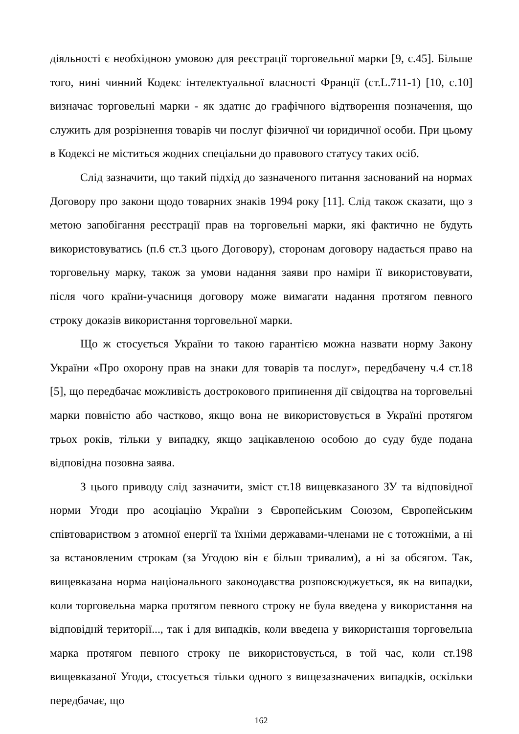діяльності є необхідною умовою для реєстрації торговельної марки [9, с.45]. Більше того, нині чинний Кодекс інтелектуальної власності Франції (ст.L.711-1) [10, с.10] визначає торговельні марки - як здатнє до графічного відтворення позначення, що служить для розрізнення товарів чи послуг фізичної чи юридичної особи. При цьому в Кодексі не міститься жодних спеціальни до правового статусу таких осіб.
Слід зазначити, що такий підхід до зазначеного питання заснований на нормах Договору про закони щодо товарних знаків 1994 року [11]. Слід також сказати, що з метою запобігання реєстрації прав на торговельні марки, які фактично не будуть використовуватись (п.6 ст.3 цього Договору), сторонам договору надається право на торговельну марку, також за умови надання заяви про наміри її використовувати, після чого країни-учасниця договору може вимагати надання протягом певного строку доказів використання торговельної марки.
Що ж стосується України то такою гарантією можна назвати норму Закону України «Про охорону прав на знаки для товарів та послуг», передбачену ч.4 ст.18 [5], що передбачає можливість дострокового припинення дії свідоцтва на торговельні марки повністю або частково, якщо вона не використовується в Україні протягом трьох років, тільки у випадку, якщо зацікавленою особою до суду буде подана відповідна позовна заява.
З цього приводу слід зазначити, зміст ст.18 вищевказаного ЗУ та відповідної норми Угоди про асоціацію України з Європейським Союзом, Європейським співтовариством з атомної енергії та їхніми державами-членами не є тотожніми, а ні за встановленим строкам (за Угодою він є більш тривалим), а ні за обсягом. Так, вищевказана норма національного законодавства розповсюджується, як на випадки, коли торговельна марка протягом певного строку не була введена у використання на відповіднй території..., так і для випадків, коли введена у використання торговельна марка протягом певного строку не використовується, в той час, коли ст.198 вищевказаної Угоди, стосується тільки одного з вищезазначених випадків, оскільки передбачає, що
162